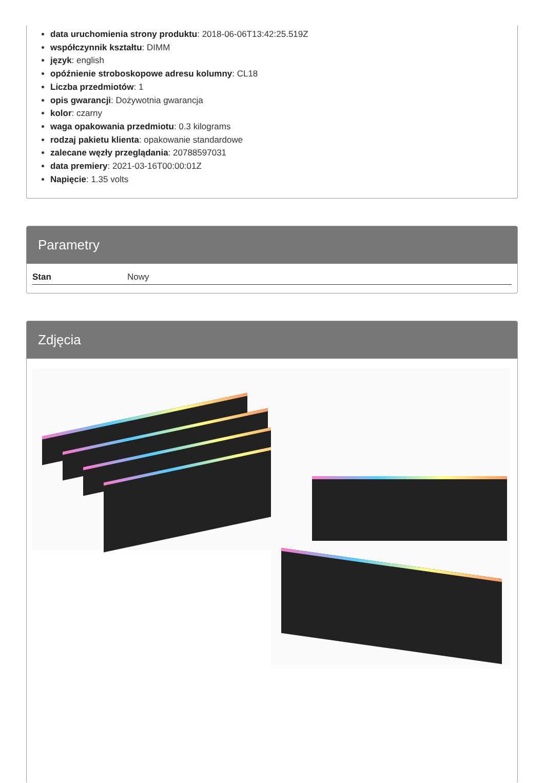data uruchomienia strony produktu: 2018-06-06T13:42:25.519Z
współczynnik kształtu: DIMM
język: english
opóźnienie stroboskopowe adresu kolumny: CL18
Liczba przedmiotów: 1
opis gwarancji: Dożywotnia gwarancja
kolor: czarny
waga opakowania przedmiotu: 0.3 kilograms
rodzaj pakietu klienta: opakowanie standardowe
zalecane węzły przeglądania: 20788597031
data premiery: 2021-03-16T00:00:01Z
Napięcie: 1.35 volts
Parametry
| Stan | Nowy |
Zdjęcia